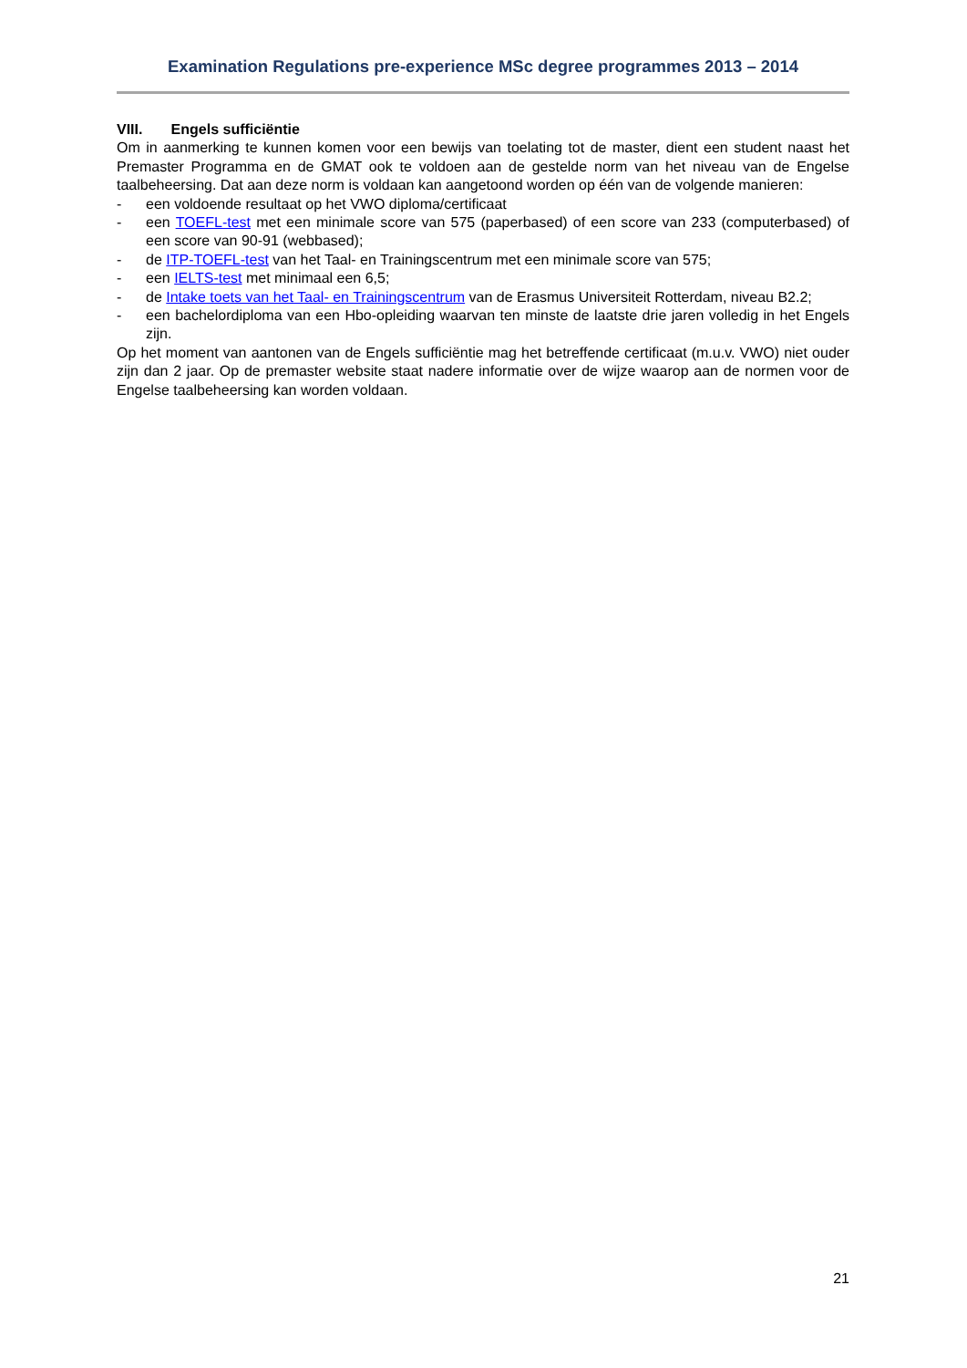Examination Regulations pre-experience MSc degree programmes 2013 – 2014
VIII. Engels sufficiëntie
Om in aanmerking te kunnen komen voor een bewijs van toelating tot de master, dient een student naast het Premaster Programma en de GMAT ook te voldoen aan de gestelde norm van het niveau van de Engelse taalbeheersing. Dat aan deze norm is voldaan kan aangetoond worden op één van de volgende manieren:
- een voldoende resultaat op het VWO diploma/certificaat
- een TOEFL-test met een minimale score van 575 (paperbased) of een score van 233 (computerbased) of een score van 90-91 (webbased);
- de ITP-TOEFL-test van het Taal- en Trainingscentrum met een minimale score van 575;
- een IELTS-test met minimaal een 6,5;
- de Intake toets van het Taal- en Trainingscentrum van de Erasmus Universiteit Rotterdam, niveau B2.2;
- een bachelordiploma van een Hbo-opleiding waarvan ten minste de laatste drie jaren volledig in het Engels zijn.
Op het moment van aantonen van de Engels sufficiëntie mag het betreffende certificaat (m.u.v. VWO) niet ouder zijn dan 2 jaar. Op de premaster website staat nadere informatie over de wijze waarop aan de normen voor de Engelse taalbeheersing kan worden voldaan.
21